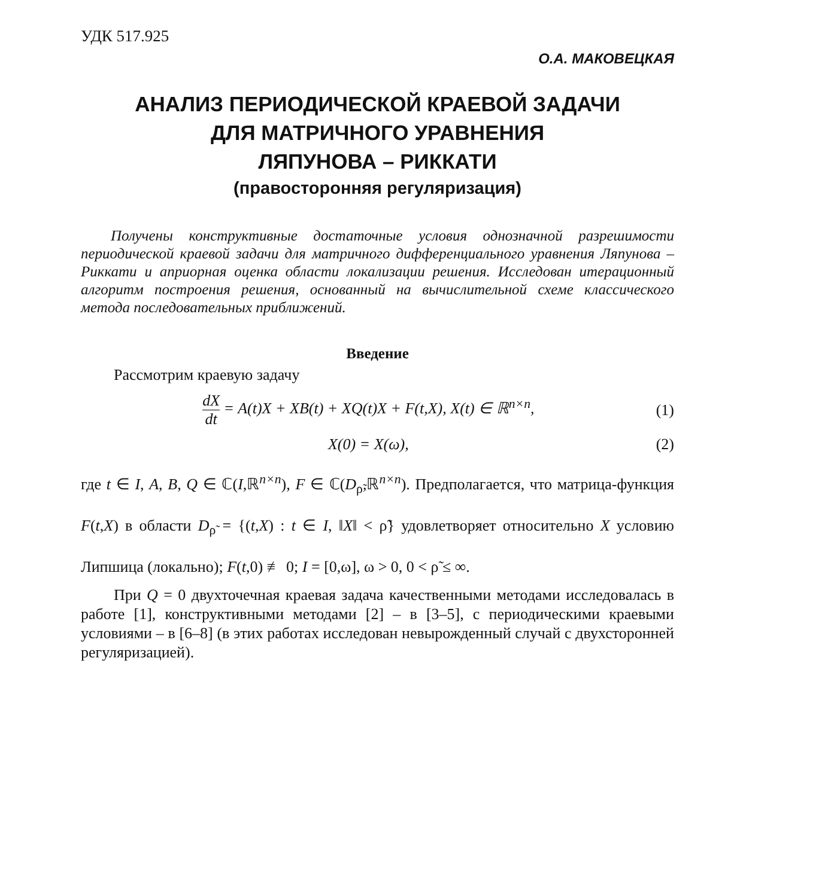УДК 517.925
О.А. МАКОВЕЦКАЯ
АНАЛИЗ ПЕРИОДИЧЕСКОЙ КРАЕВОЙ ЗАДАЧИ
ДЛЯ МАТРИЧНОГО УРАВНЕНИЯ
ЛЯПУНОВА – РИККАТИ
(правосторонняя регуляризация)
Получены конструктивные достаточные условия однозначной разрешимости периодической краевой задачи для матричного дифференциального уравнения Ляпунова – Риккати и априорная оценка области локализации решения. Исследован итерационный алгоритм построения решения, основанный на вычислительной схеме классического метода последовательных приближений.
Введение
Рассмотрим краевую задачу
dX dt = A(t)X + XB(t) + XQ(t)X + F(t,X), X(t) ∈ ℝ<sup>n×n</sup>,
(1)
X(0) = X(ω), (2)
где t ∈ I, A, B, Q ∈ ℂ(I,ℝ<sup>n×n</sup>), F ∈ ℂ(D<sub>ρ̃</sub>,ℝ<sup>n×n</sup>). Предполагается, что матрица-функция F(t,X) в области D<sub>ρ̃</sub> = {(t,X) : t ∈ I, ‖X‖ < ρ̃} удовлетворяет относительно X условию Липшица (локально); F(t,0) ≢ 0; I = [0,ω], ω > 0, 0 < ρ̃ ≤ ∞.
При Q = 0 двухточечная краевая задача качественными методами исследовалась в работе [1], конструктивными методами [2] – в [3–5], с периодическими краевыми условиями – в [6–8] (в этих работах исследован невырожденный случай с двухсторонней регуляризацией).